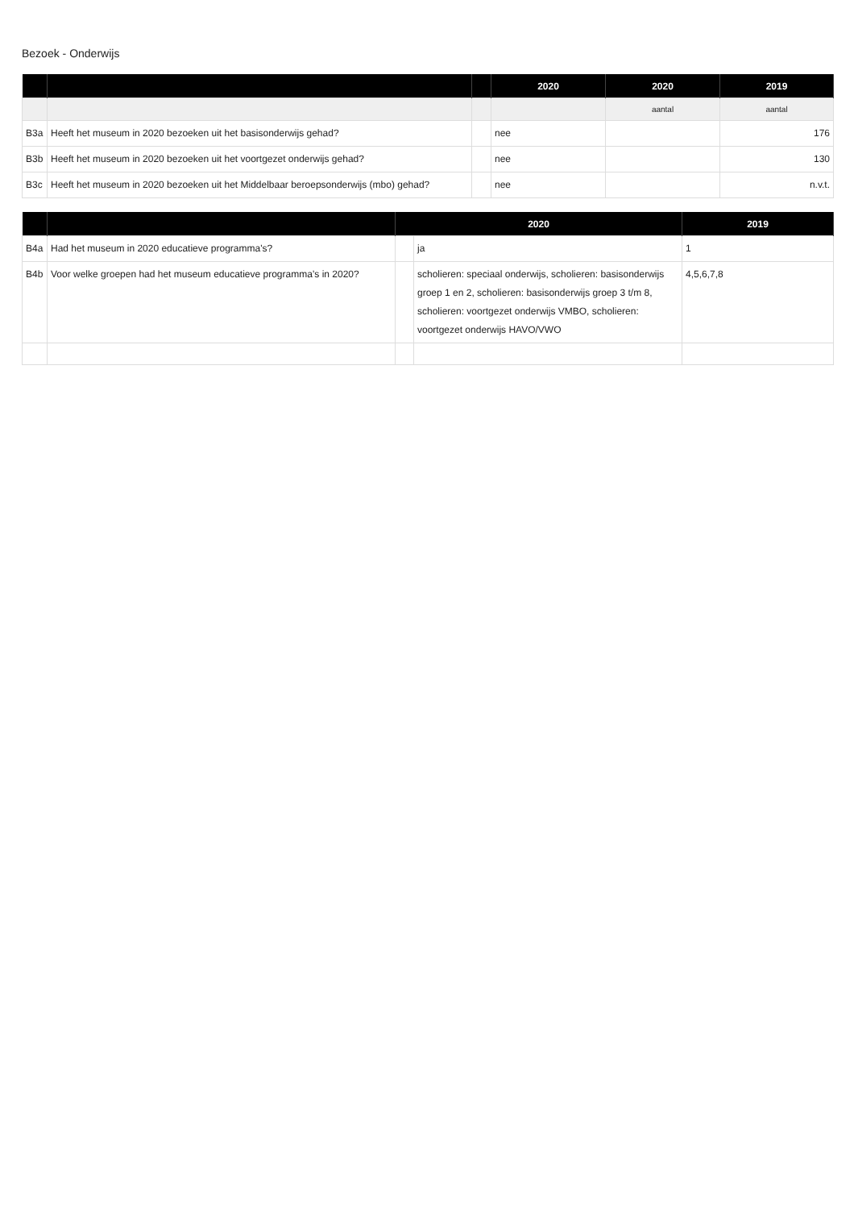Bezoek - Onderwijs
| | | | 2020 | 2020 | 2019 |
| --- | --- | --- | --- | --- | --- |
| | | | | aantal | aantal |
| B3a | Heeft het museum in 2020 bezoeken uit het basisonderwijs gehad? | | nee | | 176 |
| B3b | Heeft het museum in 2020 bezoeken uit het voortgezet onderwijs gehad? | | nee | | 130 |
| B3c | Heeft het museum in 2020 bezoeken uit het Middelbaar beroepsonderwijs (mbo) gehad? | | nee | | n.v.t. |
| | | 2020 | | 2019 |
| --- | --- | --- | --- | --- |
| B4a | Had het museum in 2020 educatieve programma's? | | ja | 1 |
| B4b | Voor welke groepen had het museum educatieve programma’s in 2020? | | scholieren: speciaal onderwijs, scholieren: basisonderwijs groep 1 en 2, scholieren: basisonderwijs groep 3 t/m 8, scholieren: voortgezet onderwijs VMBO, scholieren: voortgezet onderwijs HAVO/VWO | 4,5,6,7,8 |